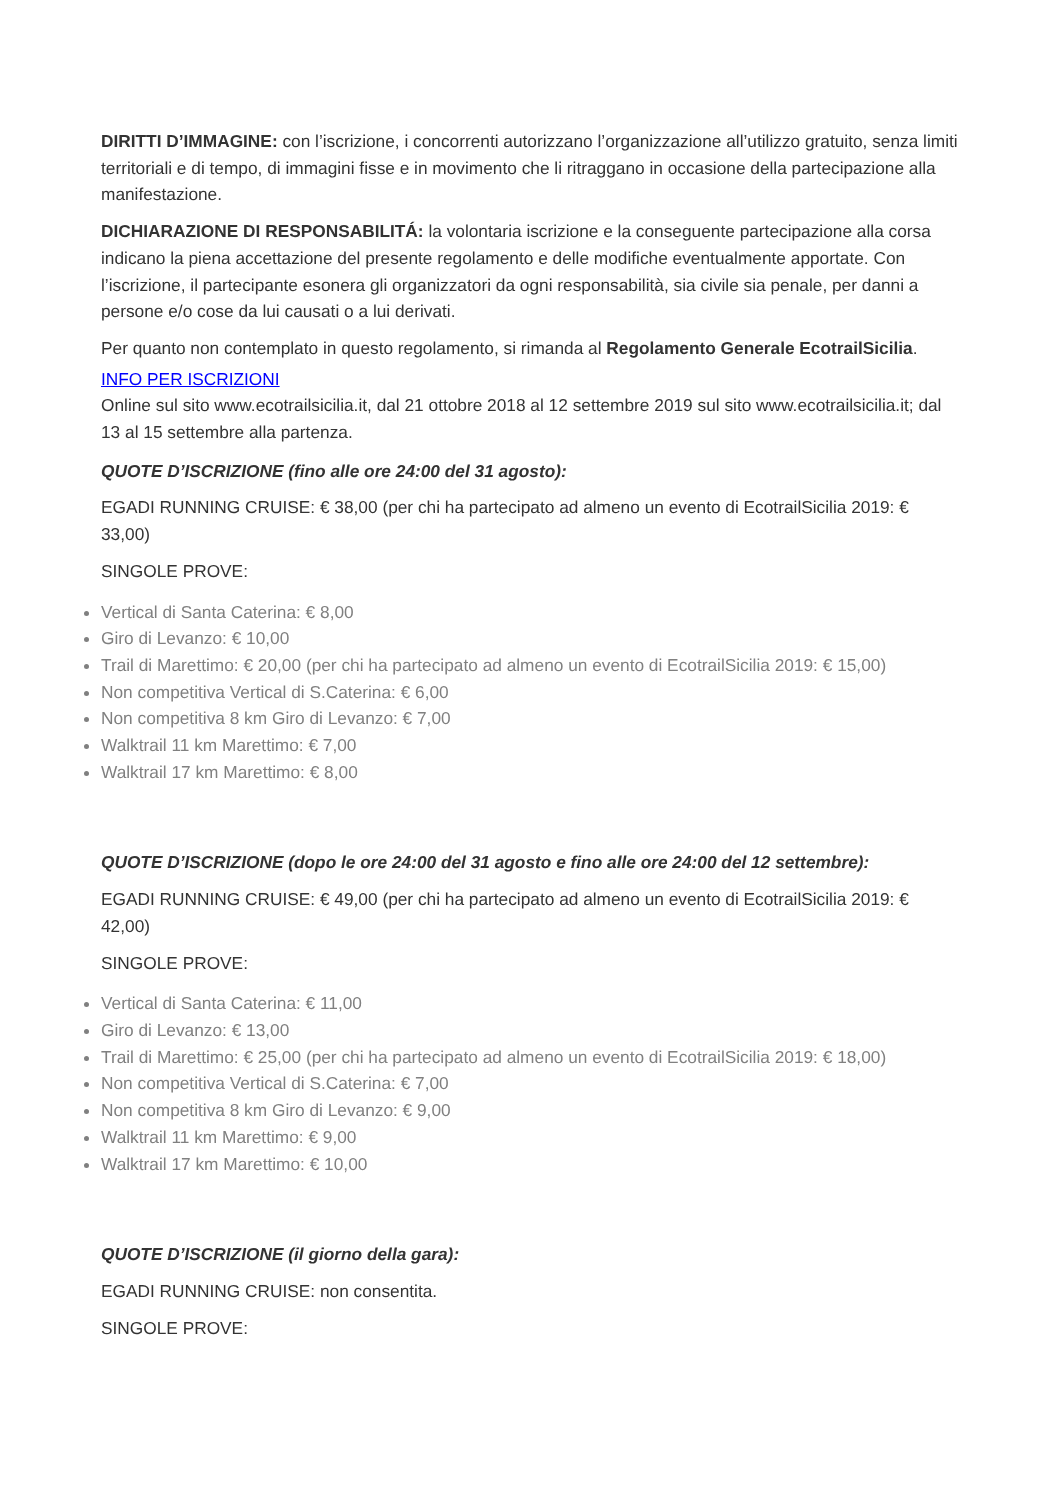DIRITTI D’IMMAGINE: con l’iscrizione, i concorrenti autorizzano l’organizzazione all’utilizzo gratuito, senza limiti territoriali e di tempo, di immagini fisse e in movimento che li ritraggano in occasione della partecipazione alla manifestazione.
DICHIARAZIONE DI RESPONSABILITÁ: la volontaria iscrizione e la conseguente partecipazione alla corsa indicano la piena accettazione del presente regolamento e delle modifiche eventualmente apportate. Con l’iscrizione, il partecipante esonera gli organizzatori da ogni responsabilità, sia civile sia penale, per danni a persone e/o cose da lui causati o a lui derivati.
Per quanto non contemplato in questo regolamento, si rimanda al Regolamento Generale EcotrailSicilia.
INFO PER ISCRIZIONI
Online sul sito www.ecotrailsicilia.it, dal 21 ottobre 2018 al 12 settembre 2019 sul sito www.ecotrailsicilia.it; dal 13 al 15 settembre alla partenza.
QUOTE D’ISCRIZIONE (fino alle ore 24:00 del 31 agosto):
EGADI RUNNING CRUISE: € 38,00 (per chi ha partecipato ad almeno un evento di EcotrailSicilia 2019: € 33,00)
SINGOLE PROVE:
Vertical di Santa Caterina: € 8,00
Giro di Levanzo: € 10,00
Trail di Marettimo: € 20,00 (per chi ha partecipato ad almeno un evento di EcotrailSicilia 2019: € 15,00)
Non competitiva Vertical di S.Caterina: € 6,00
Non competitiva 8 km Giro di Levanzo: € 7,00
Walktrail 11 km Marettimo: € 7,00
Walktrail 17 km Marettimo: € 8,00
QUOTE D’ISCRIZIONE (dopo le ore 24:00 del 31 agosto e fino alle ore 24:00 del 12 settembre):
EGADI RUNNING CRUISE: € 49,00 (per chi ha partecipato ad almeno un evento di EcotrailSicilia 2019: € 42,00)
SINGOLE PROVE:
Vertical di Santa Caterina: € 11,00
Giro di Levanzo: € 13,00
Trail di Marettimo: € 25,00 (per chi ha partecipato ad almeno un evento di EcotrailSicilia 2019: € 18,00)
Non competitiva Vertical di S.Caterina: € 7,00
Non competitiva 8 km Giro di Levanzo: € 9,00
Walktrail 11 km Marettimo: € 9,00
Walktrail 17 km Marettimo: € 10,00
QUOTE D’ISCRIZIONE (il giorno della gara):
EGADI RUNNING CRUISE: non consentita.
SINGOLE PROVE: